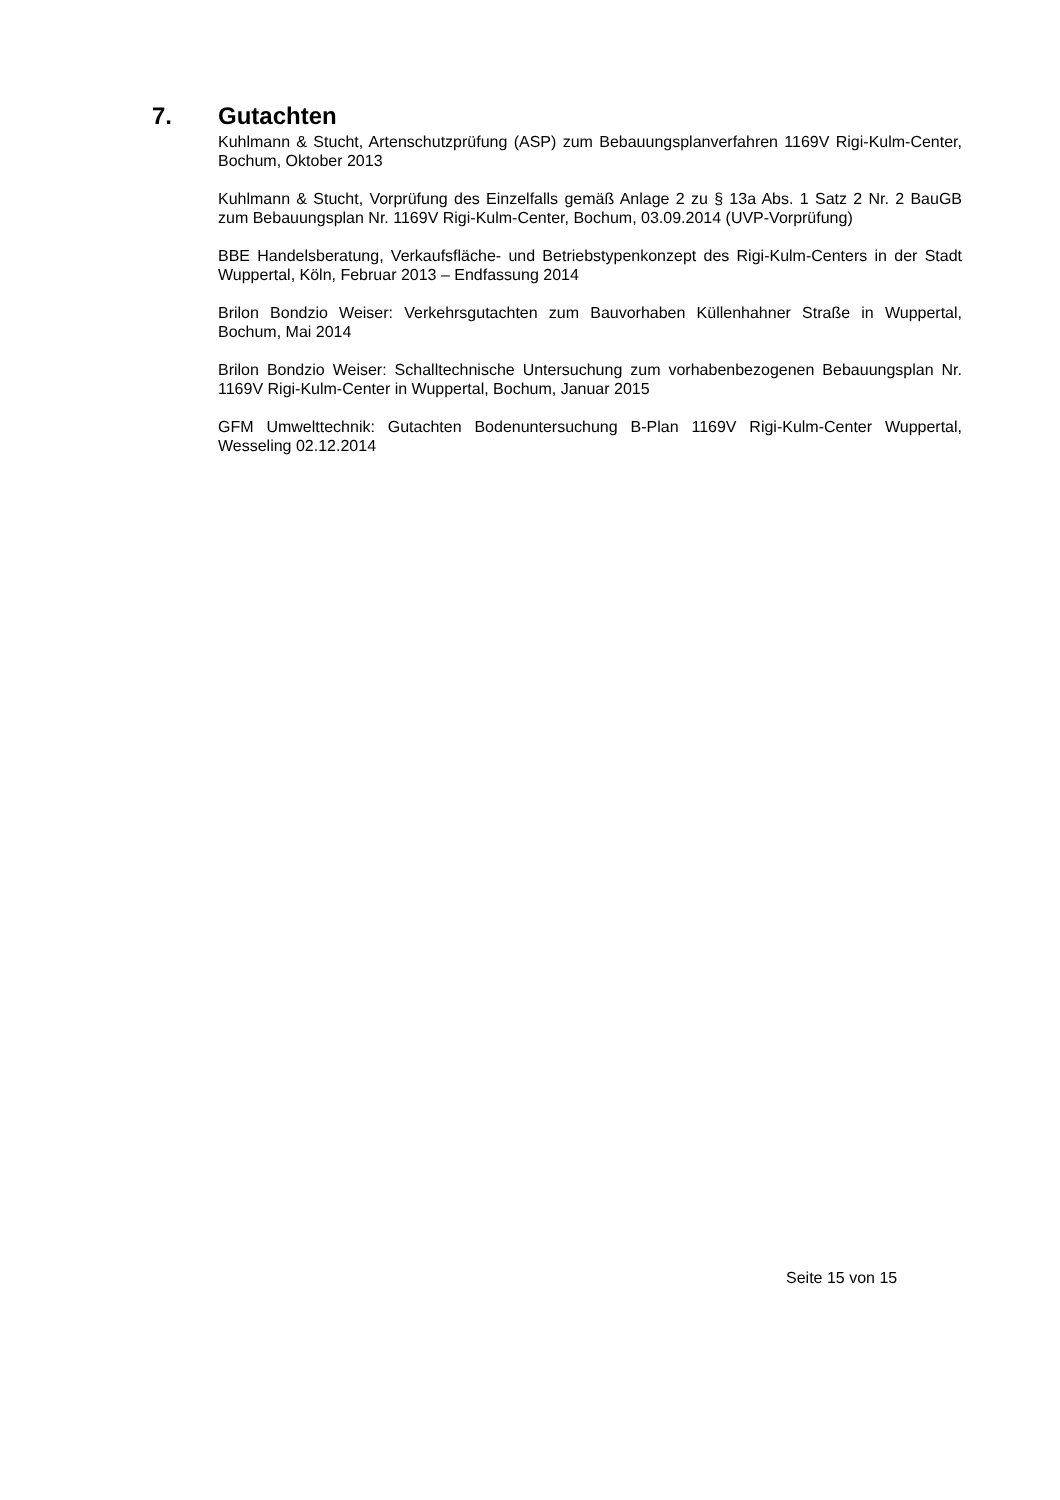7. Gutachten
Kuhlmann & Stucht, Artenschutzprüfung (ASP) zum Bebauungsplanverfahren 1169V Rigi-Kulm-Center, Bochum, Oktober 2013
Kuhlmann & Stucht, Vorprüfung des Einzelfalls gemäß Anlage 2 zu § 13a Abs. 1 Satz 2 Nr. 2 BauGB zum Bebauungsplan Nr. 1169V Rigi-Kulm-Center, Bochum, 03.09.2014 (UVP-Vorprüfung)
BBE Handelsberatung, Verkaufsfläche- und Betriebstypenkonzept des Rigi-Kulm-Centers in der Stadt Wuppertal, Köln, Februar 2013 – Endfassung 2014
Brilon Bondzio Weiser: Verkehrsgutachten zum Bauvorhaben Küllenhahner Straße in Wuppertal, Bochum, Mai 2014
Brilon Bondzio Weiser: Schalltechnische Untersuchung zum vorhabenbezogenen Bebauungsplan Nr. 1169V Rigi-Kulm-Center in Wuppertal, Bochum, Januar 2015
GFM Umwelttechnik: Gutachten Bodenuntersuchung B-Plan 1169V Rigi-Kulm-Center Wuppertal, Wesseling 02.12.2014
Seite 15 von 15